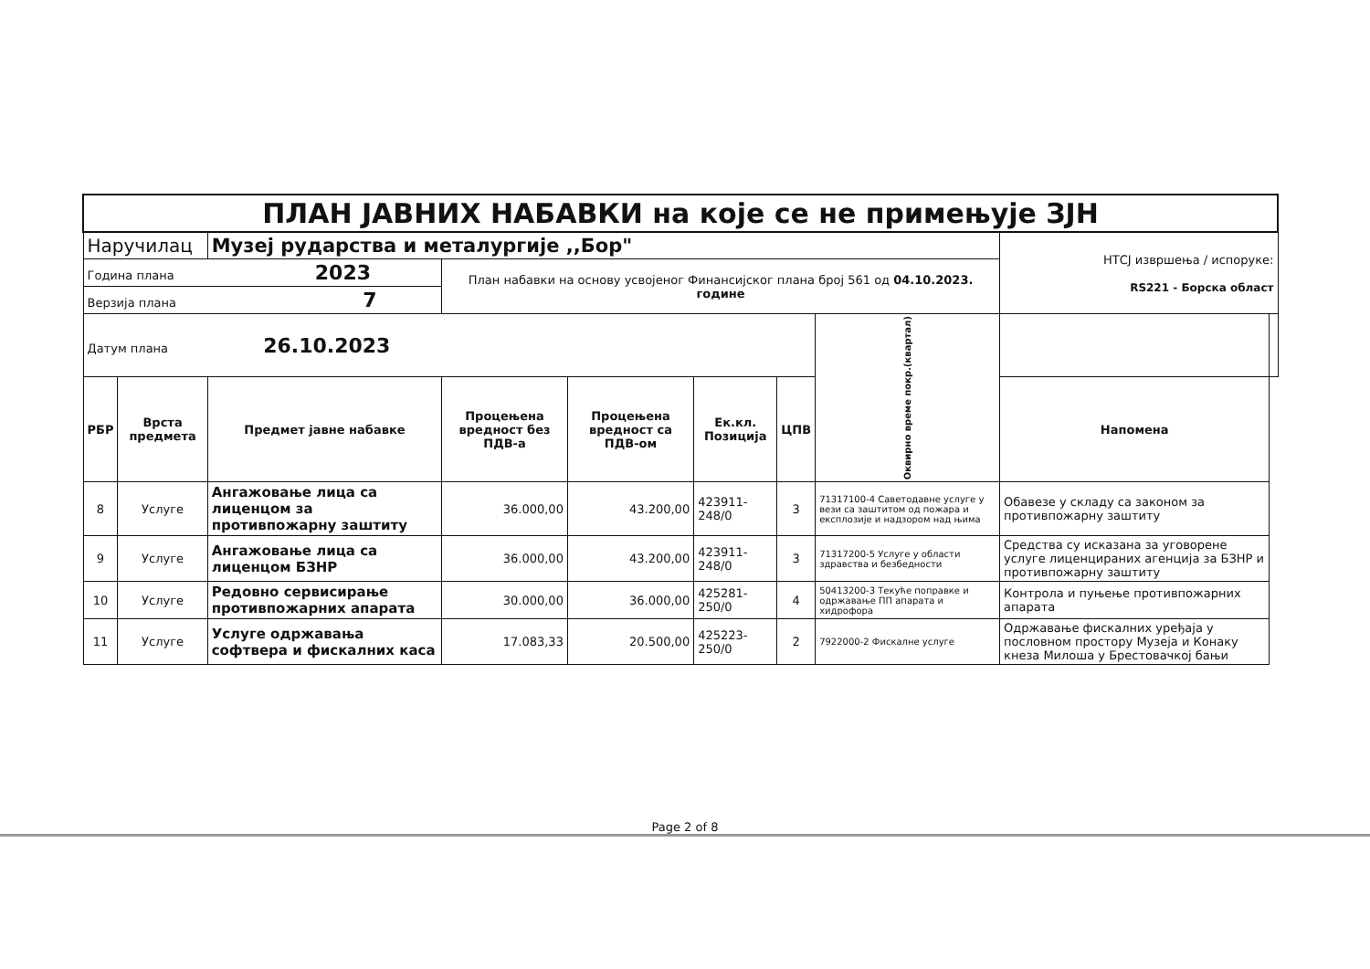| ПЛАН ЈАВНИХ НАБАВКИ на које се не примењује ЗЈН | | | | | | | | | |
| Наручилац | | Музеј рударства и металургије ,,Бор" | | | | | | НТСЈ извршења / испоруке: RS221 - Борска област | |
| Година плана 2023 | | | План набавки на основу усвојеног Финансијског плана број 561 од 04.10.2023. године | | | | | | |
| Верзија плана 7 | | | | | | | | | |
| Датум плана 26.10.2023 | | | | | | | Оквирно време покр.(квартал) | | |
| РБР | Врста предмета | Предмет јавне набавке | Процењена вредност без ПДВ-а | Процењена вредност са ПДВ-ом | Ек.кл. Позиција | | | ЦПВ | Напомена |
| 8 | Услуге | Ангажовање лица са лиценцом за противпожарну заштиту | 36.000,00 | 43.200,00 | 423911-248/0 | 3 | 71317100-4 Саветодавне услуге у вези са заштитом од пожара и експлозије и надзором над њима | Обавезе у складу са законом за противпожарну заштиту | |
| 9 | Услуге | Ангажовање лица са лиценцом БЗНР | 36.000,00 | 43.200,00 | 423911-248/0 | 3 | 71317200-5 Услуге у области здравства и безбедности | Средства су исказана за уговорене услуге лиценцираних агенција за БЗНР и противпожарну заштиту | |
| 10 | Услуге | Редовно сервисирање противпожарних апарата | 30.000,00 | 36.000,00 | 425281-250/0 | 4 | 50413200-3 Текуће поправке и одржавање ПП апарата и хидрофора | Контрола и пуњење противпожарних апарата | |
| 11 | Услуге | Услуге одржавања софтвера и фискалних каса | 17.083,33 | 20.500,00 | 425223-250/0 | 2 | 7922000-2 Фискалне услуге | Одржавање фискалних уређаја у пословном простору Музеја и Конаку кнеза Милоша у Брестовачкој бањи | |
Page 2 of 8